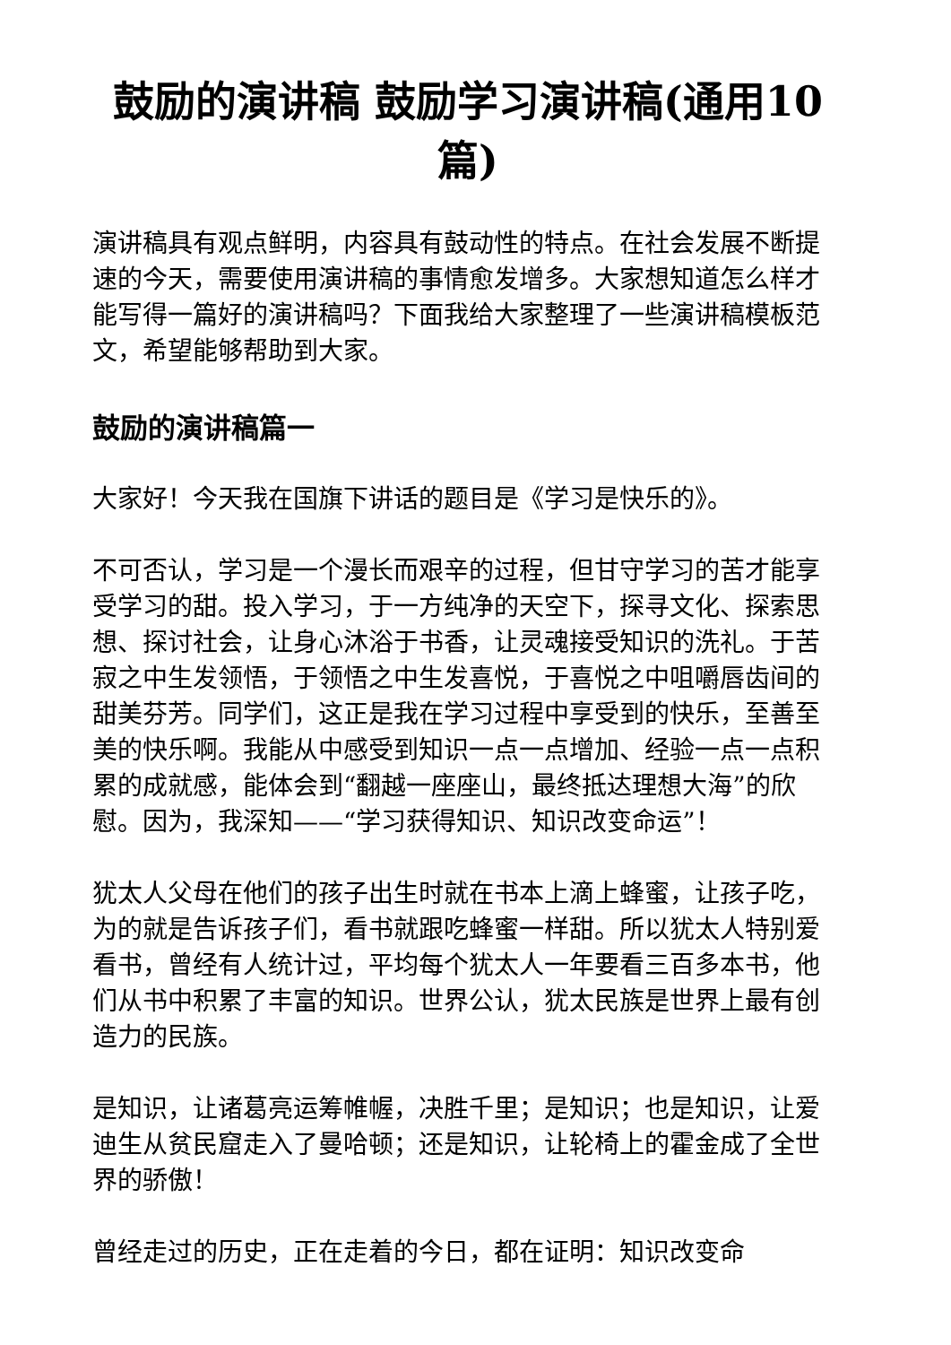鼓励的演讲稿 鼓励学习演讲稿(通用10篇)
演讲稿具有观点鲜明，内容具有鼓动性的特点。在社会发展不断提速的今天，需要使用演讲稿的事情愈发增多。大家想知道怎么样才能写得一篇好的演讲稿吗？下面我给大家整理了一些演讲稿模板范文，希望能够帮助到大家。
鼓励的演讲稿篇一
大家好！今天我在国旗下讲话的题目是《学习是快乐的》。
不可否认，学习是一个漫长而艰辛的过程，但甘守学习的苦才能享受学习的甜。投入学习，于一方纯净的天空下，探寻文化、探索思想、探讨社会，让身心沐浴于书香，让灵魂接受知识的洗礼。于苦寂之中生发领悟，于领悟之中生发喜悦，于喜悦之中咀嚼唇齿间的甜美芬芳。同学们，这正是我在学习过程中享受到的快乐，至善至美的快乐啊。我能从中感受到知识一点一点增加、经验一点一点积累的成就感，能体会到“翻越一座座山，最终抵达理想大海”的欣慰。因为，我深知——“学习获得知识、知识改变命运”！
犹太人父母在他们的孩子出生时就在书本上滴上蜂蜜，让孩子吃，为的就是告诉孩子们，看书就跟吃蜂蜜一样甜。所以犹太人特别爱看书，曾经有人统计过，平均每个犹太人一年要看三百多本书，他们从书中积累了丰富的知识。世界公认，犹太民族是世界上最有创造力的民族。
是知识，让诸葛亮运筹帷幄，决胜千里；是知识；也是知识，让爱迪生从贫民窟走入了曼哈顿；还是知识，让轮椅上的霍金成了全世界的骄傲！
曾经走过的历史，正在走着的今日，都在证明：知识改变命